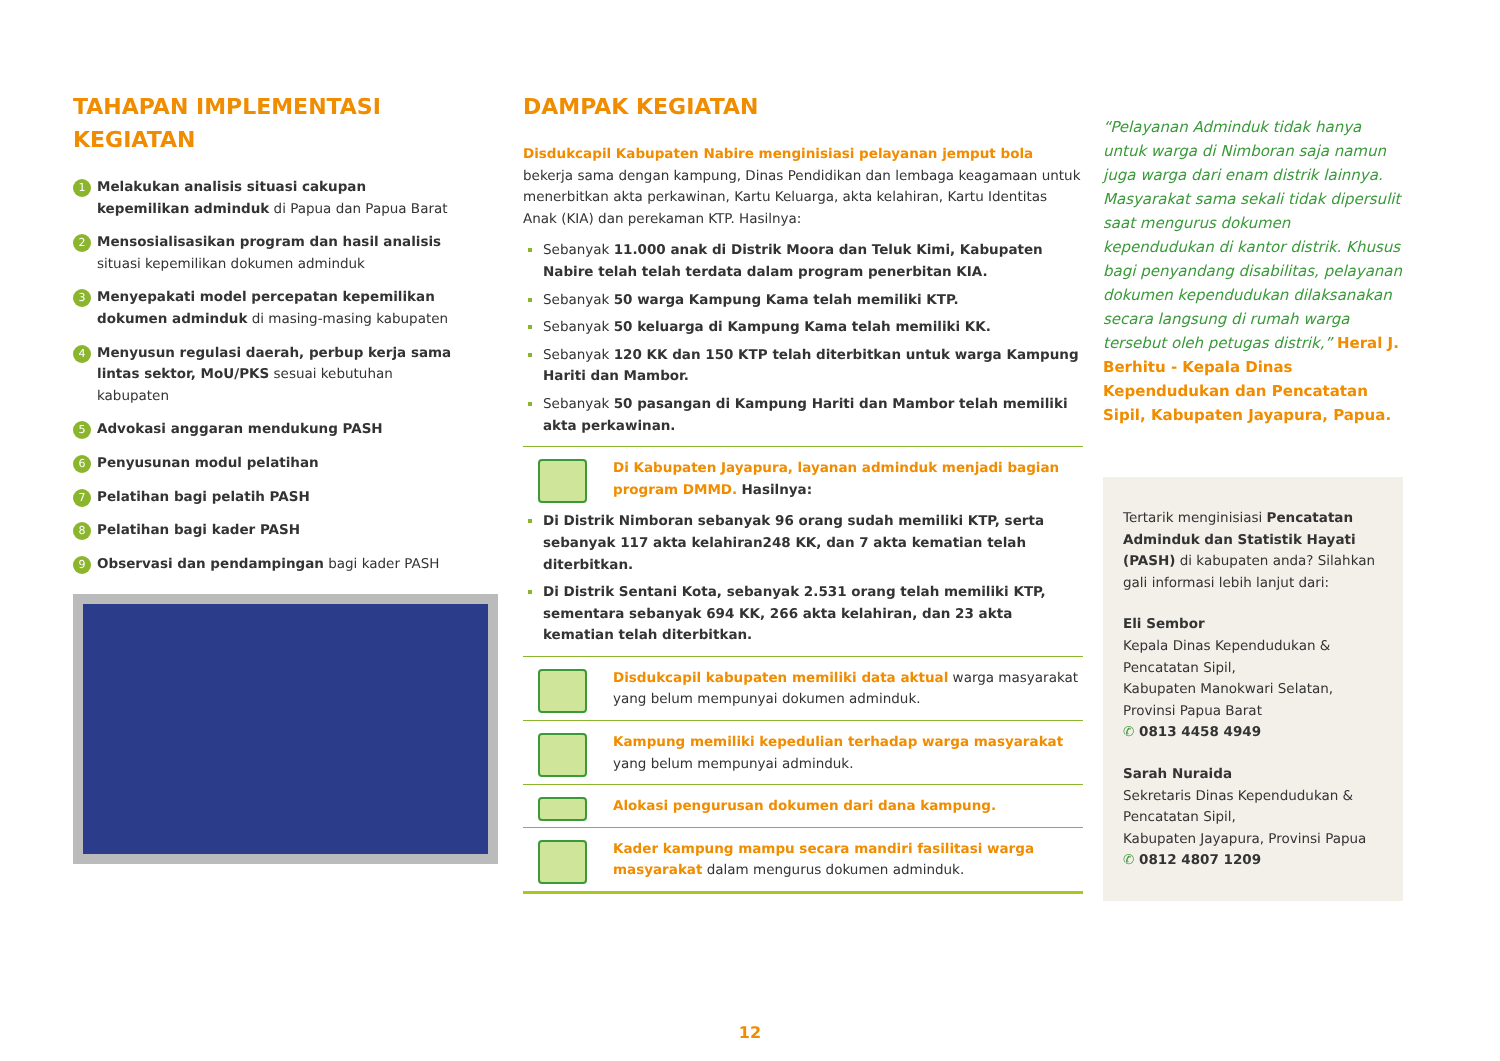TAHAPAN IMPLEMENTASI KEGIATAN
1
Melakukan analisis situasi cakupan kepemilikan adminduk di Papua dan Papua Barat
2
Mensosialisasikan program dan hasil analisis situasi kepemilikan dokumen adminduk
3
Menyepakati model percepatan kepemilikan dokumen adminduk di masing-masing kabupaten
4
Menyusun regulasi daerah, perbup kerja sama lintas sektor, MoU/PKS sesuai kebutuhan kabupaten
5
Advokasi anggaran mendukung PASH
6
Penyusunan modul pelatihan
7
Pelatihan bagi pelatih PASH
8
Pelatihan bagi kader PASH
9
Observasi dan pendampingan bagi kader PASH
DAMPAK KEGIATAN
Disdukcapil Kabupaten Nabire menginisiasi pelayanan jemput bola bekerja sama dengan kampung, Dinas Pendidikan dan lembaga keagamaan untuk menerbitkan akta perkawinan, Kartu Keluarga, akta kelahiran, Kartu Identitas Anak (KIA) dan perekaman KTP. Hasilnya:
Sebanyak 11.000 anak di Distrik Moora dan Teluk Kimi, Kabupaten Nabire telah telah terdata dalam program penerbitan KIA.
Sebanyak 50 warga Kampung Kama telah memiliki KTP.
Sebanyak 50 keluarga di Kampung Kama telah memiliki KK.
Sebanyak 120 KK dan 150 KTP telah diterbitkan untuk warga Kampung Hariti dan Mambor.
Sebanyak 50 pasangan di Kampung Hariti dan Mambor telah memiliki akta perkawinan.
Di Kabupaten Jayapura, layanan adminduk menjadi bagian program DMMD. Hasilnya:
Di Distrik Nimboran sebanyak 96 orang sudah memiliki KTP, serta sebanyak 117 akta kelahiran248 KK, dan 7 akta kematian telah diterbitkan.
Di Distrik Sentani Kota, sebanyak 2.531 orang telah memiliki KTP, sementara sebanyak 694 KK, 266 akta kelahiran, dan 23 akta kematian telah diterbitkan.
Disdukcapil kabupaten memiliki data aktual warga masyarakat yang belum mempunyai dokumen adminduk.
Kampung memiliki kepedulian terhadap warga masyarakat yang belum mempunyai adminduk.
Alokasi pengurusan dokumen dari dana kampung.
Kader kampung mampu secara mandiri fasilitasi warga masyarakat dalam mengurus dokumen adminduk.
“Pelayanan Adminduk tidak hanya untuk warga di Nimboran saja namun juga warga dari enam distrik lainnya. Masyarakat sama sekali tidak dipersulit saat mengurus dokumen kependudukan di kantor distrik. Khusus bagi penyandang disabilitas, pelayanan dokumen kependudukan dilaksanakan secara langsung di rumah warga tersebut oleh petugas distrik,” Heral J. Berhitu - Kepala Dinas Kependudukan dan Pencatatan Sipil, Kabupaten Jayapura, Papua.
Tertarik menginisiasi Pencatatan Adminduk dan Statistik Hayati (PASH) di kabupaten anda? Silahkan gali informasi lebih lanjut dari:
Eli Sembor
Kepala Dinas Kependudukan & Pencatatan Sipil,
Kabupaten Manokwari Selatan, Provinsi Papua Barat
✆ 0813 4458 4949
Sarah Nuraida
Sekretaris Dinas Kependudukan & Pencatatan Sipil,
Kabupaten Jayapura, Provinsi Papua
✆ 0812 4807 1209
12